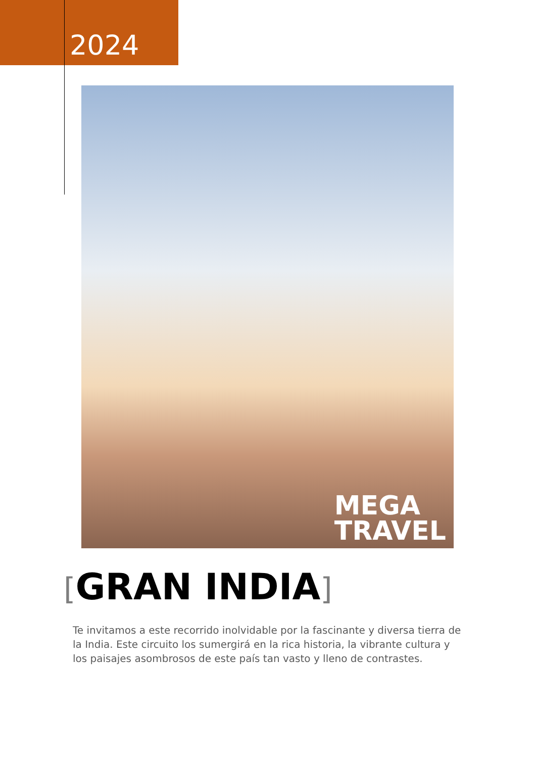2024
MEGA
TRAVEL
[GRAN INDIA]
Te invitamos a este recorrido inolvidable por la fascinante y diversa tierra de la India. Este circuito los sumergirá en la rica historia, la vibrante cultura y los paisajes asombrosos de este país tan vasto y lleno de contrastes.